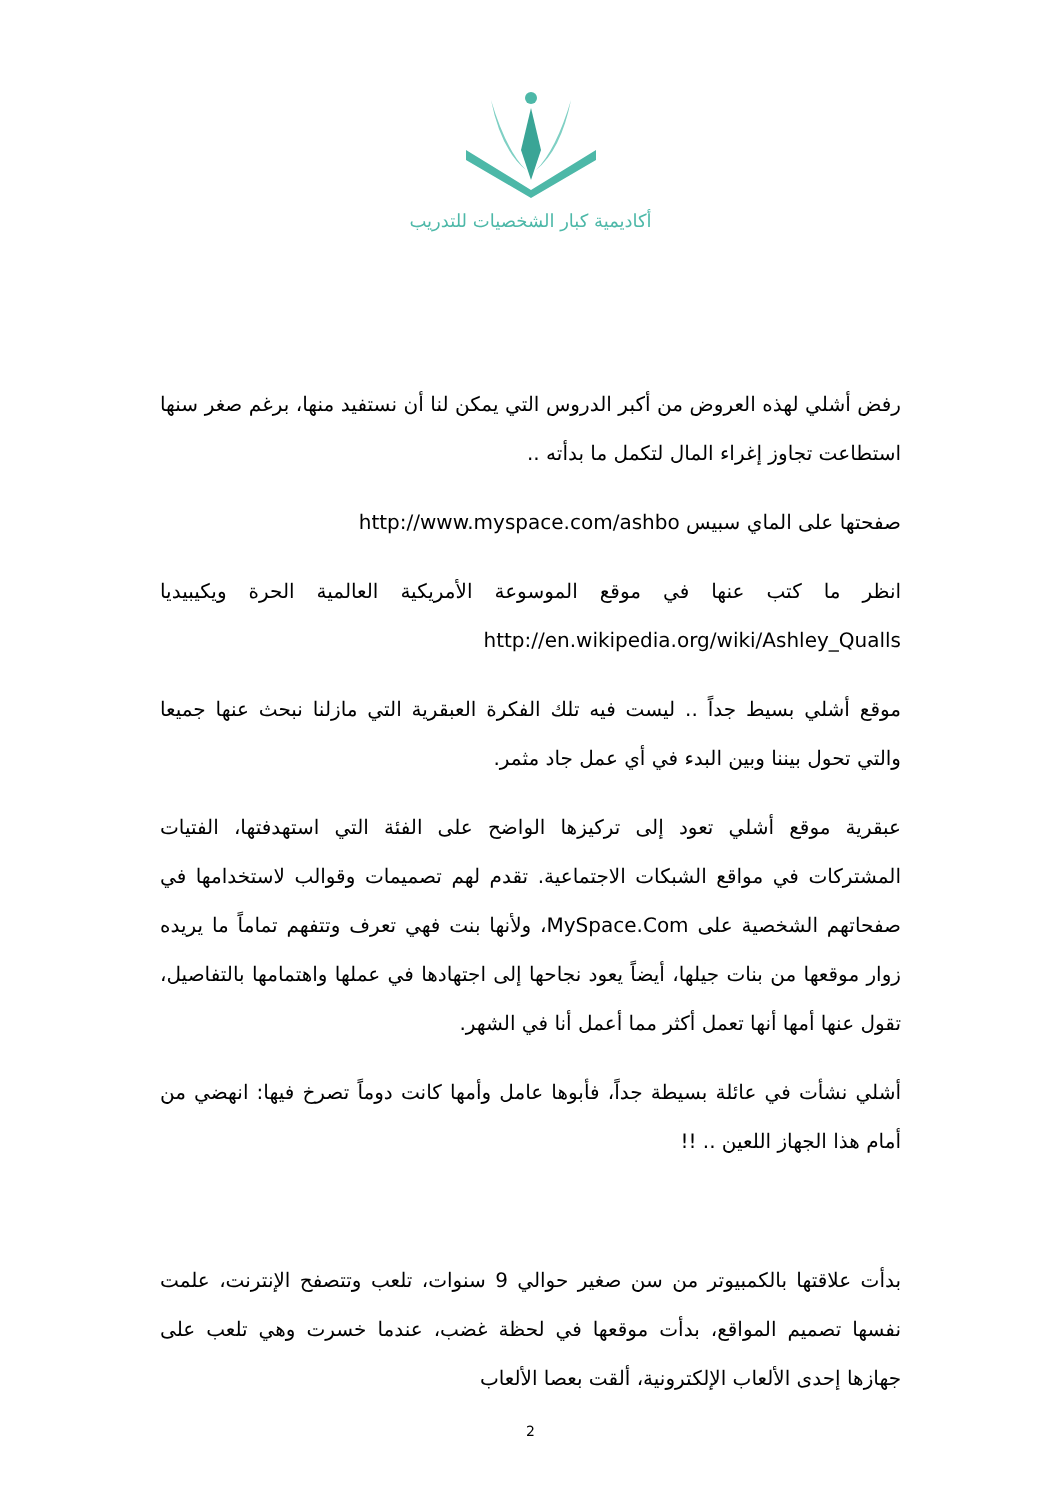أكاديمية كبار الشخصيات للتدريب
رفض أشلي لهذه العروض من أكبر الدروس التي يمكن لنا أن نستفيد منها، برغم صغر سنها استطاعت تجاوز إغراء المال لتكمل ما بدأته ..
صفحتها على الماي سبيس http://www.myspace.com/ashbo
انظر ما كتب عنها في موقع الموسوعة الأمريكية العالمية الحرة ويكيبيديا http://en.wikipedia.org/wiki/Ashley_Qualls
موقع أشلي بسيط جداً .. ليست فيه تلك الفكرة العبقرية التي مازلنا نبحث عنها جميعا والتي تحول بيننا وبين البدء في أي عمل جاد مثمر.
عبقرية موقع أشلي تعود إلى تركيزها الواضح على الفئة التي استهدفتها، الفتيات المشتركات في مواقع الشبكات الاجتماعية. تقدم لهم تصميمات وقوالب لاستخدامها في صفحاتهم الشخصية على MySpace.Com، ولأنها بنت فهي تعرف وتتفهم تماماً ما يريده زوار موقعها من بنات جيلها، أيضاً يعود نجاحها إلى اجتهادها في عملها واهتمامها بالتفاصيل، تقول عنها أمها أنها تعمل أكثر مما أعمل أنا في الشهر.
أشلي نشأت في عائلة بسيطة جداً، فأبوها عامل وأمها كانت دوماً تصرخ فيها: انهضي من أمام هذا الجهاز اللعين .. !!
بدأت علاقتها بالكمبيوتر من سن صغير حوالي 9 سنوات، تلعب وتتصفح الإنترنت، علمت نفسها تصميم المواقع، بدأت موقعها في لحظة غضب، عندما خسرت وهي تلعب على جهازها إحدى الألعاب الإلكترونية، ألقت بعصا الألعاب
2